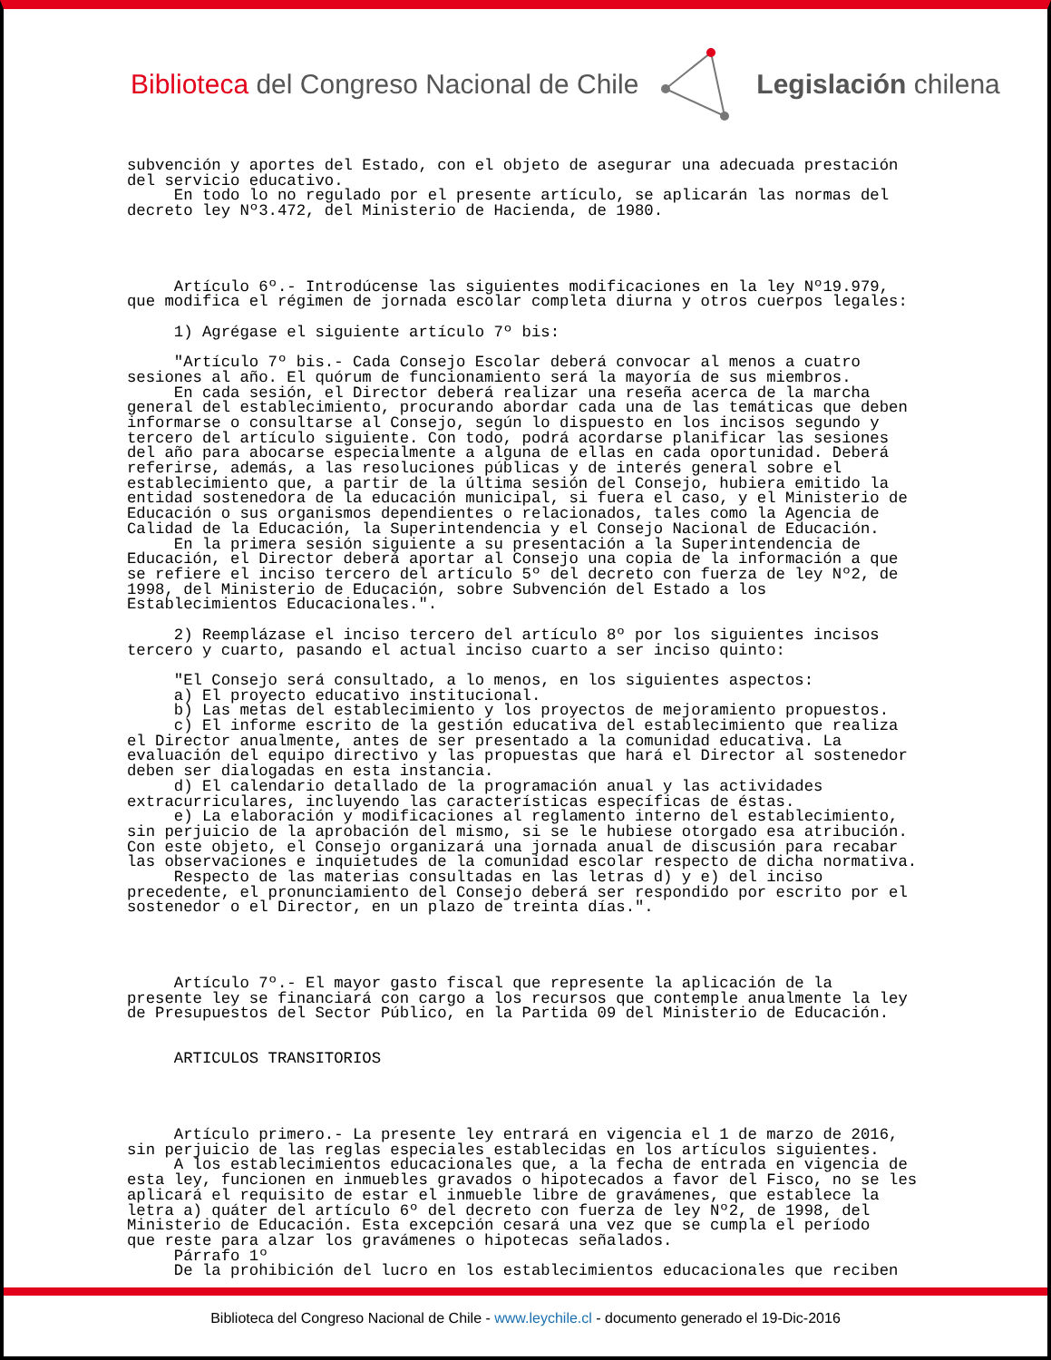Biblioteca del Congreso Nacional de Chile Legislación chilena
subvención y aportes del Estado, con el objeto de asegurar una adecuada prestación del servicio educativo. En todo lo no regulado por el presente artículo, se aplicarán las normas del decreto ley Nº3.472, del Ministerio de Hacienda, de 1980. Artículo 6º.- Introdúcense las siguientes modificaciones en la ley Nº19.979, que modifica el régimen de jornada escolar completa diurna y otros cuerpos legales: 1) Agrégase el siguiente artículo 7º bis: "Artículo 7º bis.- Cada Consejo Escolar deberá convocar al menos a cuatro sesiones al año. El quórum de funcionamiento será la mayoría de sus miembros. En cada sesión, el Director deberá realizar una reseña acerca de la marcha general del establecimiento, procurando abordar cada una de las temáticas que deben informarse o consultarse al Consejo, según lo dispuesto en los incisos segundo y tercero del artículo siguiente. Con todo, podrá acordarse planificar las sesiones del año para abocarse especialmente a alguna de ellas en cada oportunidad. Deberá referirse, además, a las resoluciones públicas y de interés general sobre el establecimiento que, a partir de la última sesión del Consejo, hubiera emitido la entidad sostenedora de la educación municipal, si fuera el caso, y el Ministerio de Educación o sus organismos dependientes o relacionados, tales como la Agencia de Calidad de la Educación, la Superintendencia y el Consejo Nacional de Educación. En la primera sesión siguiente a su presentación a la Superintendencia de Educación, el Director deberá aportar al Consejo una copia de la información a que se refiere el inciso tercero del artículo 5º del decreto con fuerza de ley Nº2, de 1998, del Ministerio de Educación, sobre Subvención del Estado a los Establecimientos Educacionales.". 2) Reemplázase el inciso tercero del artículo 8º por los siguientes incisos tercero y cuarto, pasando el actual inciso cuarto a ser inciso quinto: "El Consejo será consultado, a lo menos, en los siguientes aspectos: a) El proyecto educativo institucional. b) Las metas del establecimiento y los proyectos de mejoramiento propuestos. c) El informe escrito de la gestión educativa del establecimiento que realiza el Director anualmente, antes de ser presentado a la comunidad educativa. La evaluación del equipo directivo y las propuestas que hará el Director al sostenedor deben ser dialogadas en esta instancia. d) El calendario detallado de la programación anual y las actividades extracurriculares, incluyendo las características específicas de éstas. e) La elaboración y modificaciones al reglamento interno del establecimiento, sin perjuicio de la aprobación del mismo, si se le hubiese otorgado esa atribución. Con este objeto, el Consejo organizará una jornada anual de discusión para recabar las observaciones e inquietudes de la comunidad escolar respecto de dicha normativa. Respecto de las materias consultadas en las letras d) y e) del inciso precedente, el pronunciamiento del Consejo deberá ser respondido por escrito por el sostenedor o el Director, en un plazo de treinta días.". Artículo 7º.- El mayor gasto fiscal que represente la aplicación de la presente ley se financiará con cargo a los recursos que contemple anualmente la ley de Presupuestos del Sector Público, en la Partida 09 del Ministerio de Educación. ARTICULOS TRANSITORIOS Artículo primero.- La presente ley entrará en vigencia el 1 de marzo de 2016, sin perjuicio de las reglas especiales establecidas en los artículos siguientes. A los establecimientos educacionales que, a la fecha de entrada en vigencia de esta ley, funcionen en inmuebles gravados o hipotecados a favor del Fisco, no se les aplicará el requisito de estar el inmueble libre de gravámenes, que establece la letra a) quáter del artículo 6º del decreto con fuerza de ley Nº2, de 1998, del Ministerio de Educación. Esta excepción cesará una vez que se cumpla el período que reste para alzar los gravámenes o hipotecas señalados. Párrafo 1º De la prohibición del lucro en los establecimientos educacionales que reciben
Biblioteca del Congreso Nacional de Chile - www.leychile.cl - documento generado el 19-Dic-2016